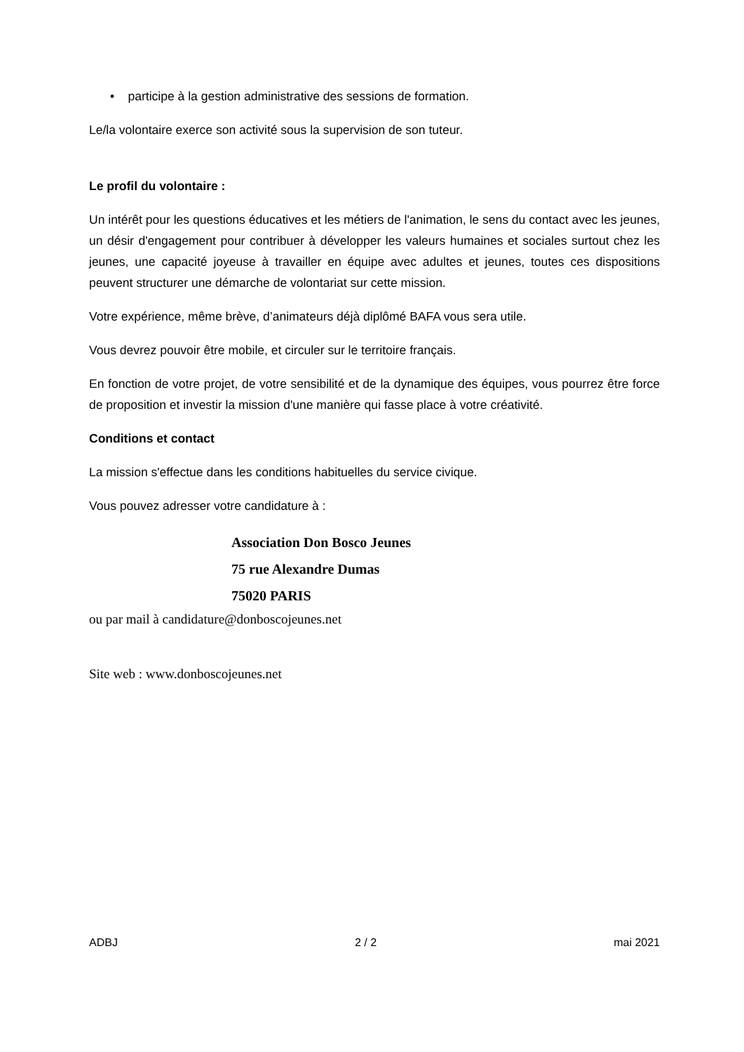• participe à la gestion administrative des sessions de formation.
Le/la volontaire exerce son activité sous la supervision de son tuteur.
Le profil du volontaire :
Un intérêt pour les questions éducatives et les métiers de l'animation, le sens du contact avec les jeunes, un désir d'engagement pour contribuer à développer les valeurs humaines et sociales surtout chez les jeunes, une capacité joyeuse à travailler en équipe avec adultes et jeunes, toutes ces dispositions peuvent structurer une démarche de volontariat sur cette mission.
Votre expérience, même brève, d’animateurs déjà diplômé BAFA vous sera utile.
Vous devrez pouvoir être mobile, et circuler sur le territoire français.
En fonction de votre projet, de votre sensibilité et de la dynamique des équipes, vous pourrez être force de proposition et investir la mission d'une manière qui fasse place à votre créativité.
Conditions et contact
La mission s'effectue dans les conditions habituelles du service civique.
Vous pouvez adresser votre candidature à :
Association Don Bosco Jeunes
75 rue Alexandre Dumas
75020 PARIS
ou par mail à candidature@donboscojeunes.net
Site web : www.donboscojeunes.net
ADBJ 2 / 2 mai 2021